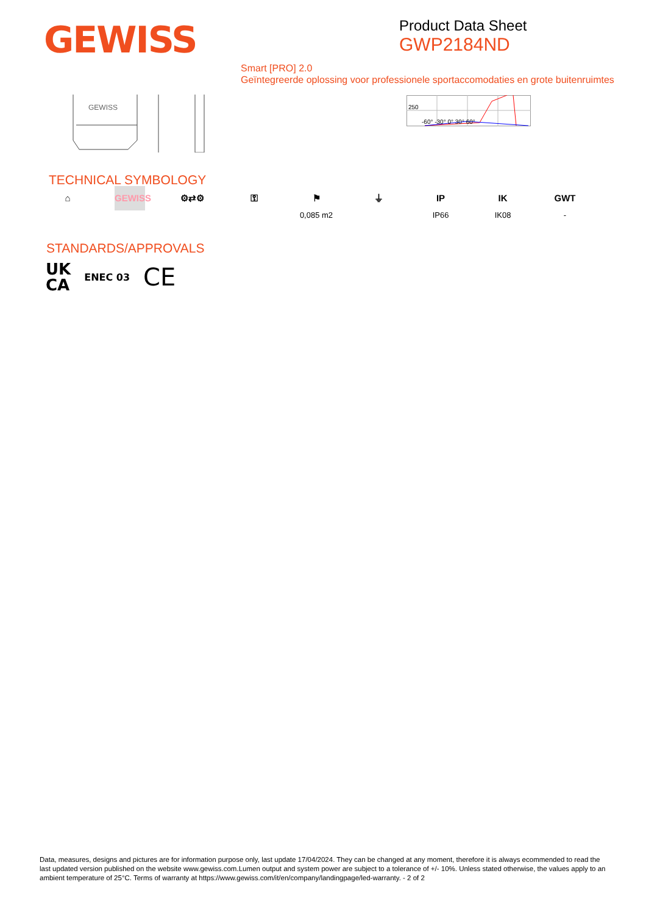GEWISS
Product Data Sheet
GWP2184ND
Smart [PRO] 2.0
Geïntegreerde oplossing voor professionele sportaccomodaties en grote buitenruimtes
GEWISS
250
-60° -30° 0° 30° 60°
TECHNICAL SYMBOLOGY
⌂ GEWISS ⚙⇄⚙ ⚿ ⚑
0,085 m2
⏚ IP
IP66
IK
IK08
GWT
-
STANDARDS/APPROVALS
UK
CA ENEC 03 CE
Data, measures, designs and pictures are for information purpose only, last update 17/04/2024. They can be changed at any moment, therefore it is always ecommended to read the last updated version published on the website www.gewiss.com.Lumen output and system power are subject to a tolerance of +/- 10%. Unless stated otherwise, the values apply to an ambient temperature of 25°C. Terms of warranty at https://www.gewiss.com/it/en/company/landingpage/led-warranty. - 2 of 2